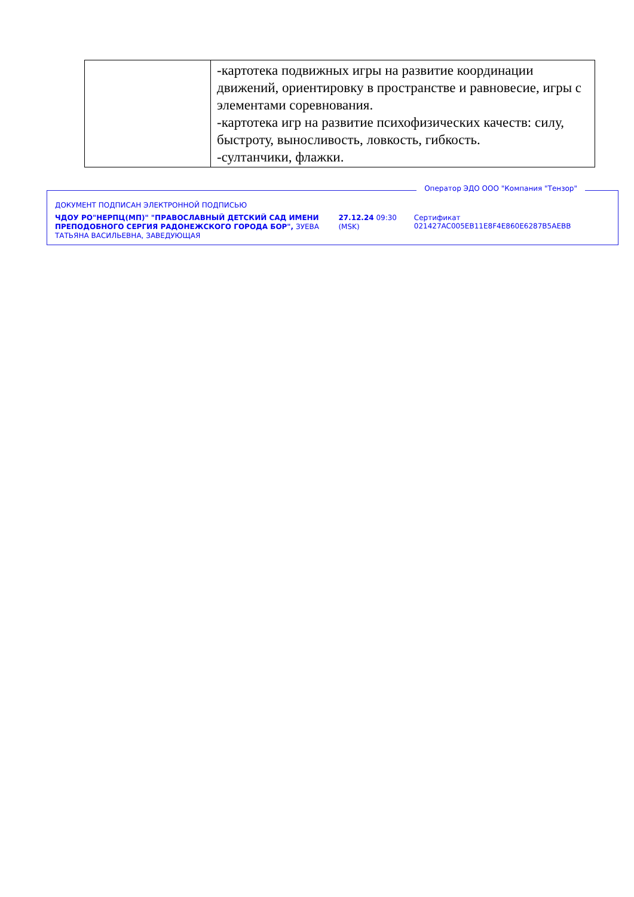| | -картотека подвижных игры на развитие координации движений, ориентировку в пространстве и равновесие, игры с элементами соревнования. -картотека игр на развитие психофизических качеств: силу, быстроту, выносливость, ловкость, гибкость. -султанчики, флажки. |
Оператор ЭДО ООО "Компания "Тензор"
ДОКУМЕНТ ПОДПИСАН ЭЛЕКТРОННОЙ ПОДПИСЬЮ
ЧДОУ РО"НЕРПЦ(МП)" "ПРАВОСЛАВНЫЙ ДЕТСКИЙ САД ИМЕНИ ПРЕПОДОБНОГО СЕРГИЯ РАДОНЕЖСКОГО ГОРОДА БОР", ЗУЕВА ТАТЬЯНА ВАСИЛЬЕВНА, ЗАВЕДУЮЩАЯ
27.12.24 09:30 (MSK)
Сертификат 021427AC005EB11E8F4E860E6287B5AEBB